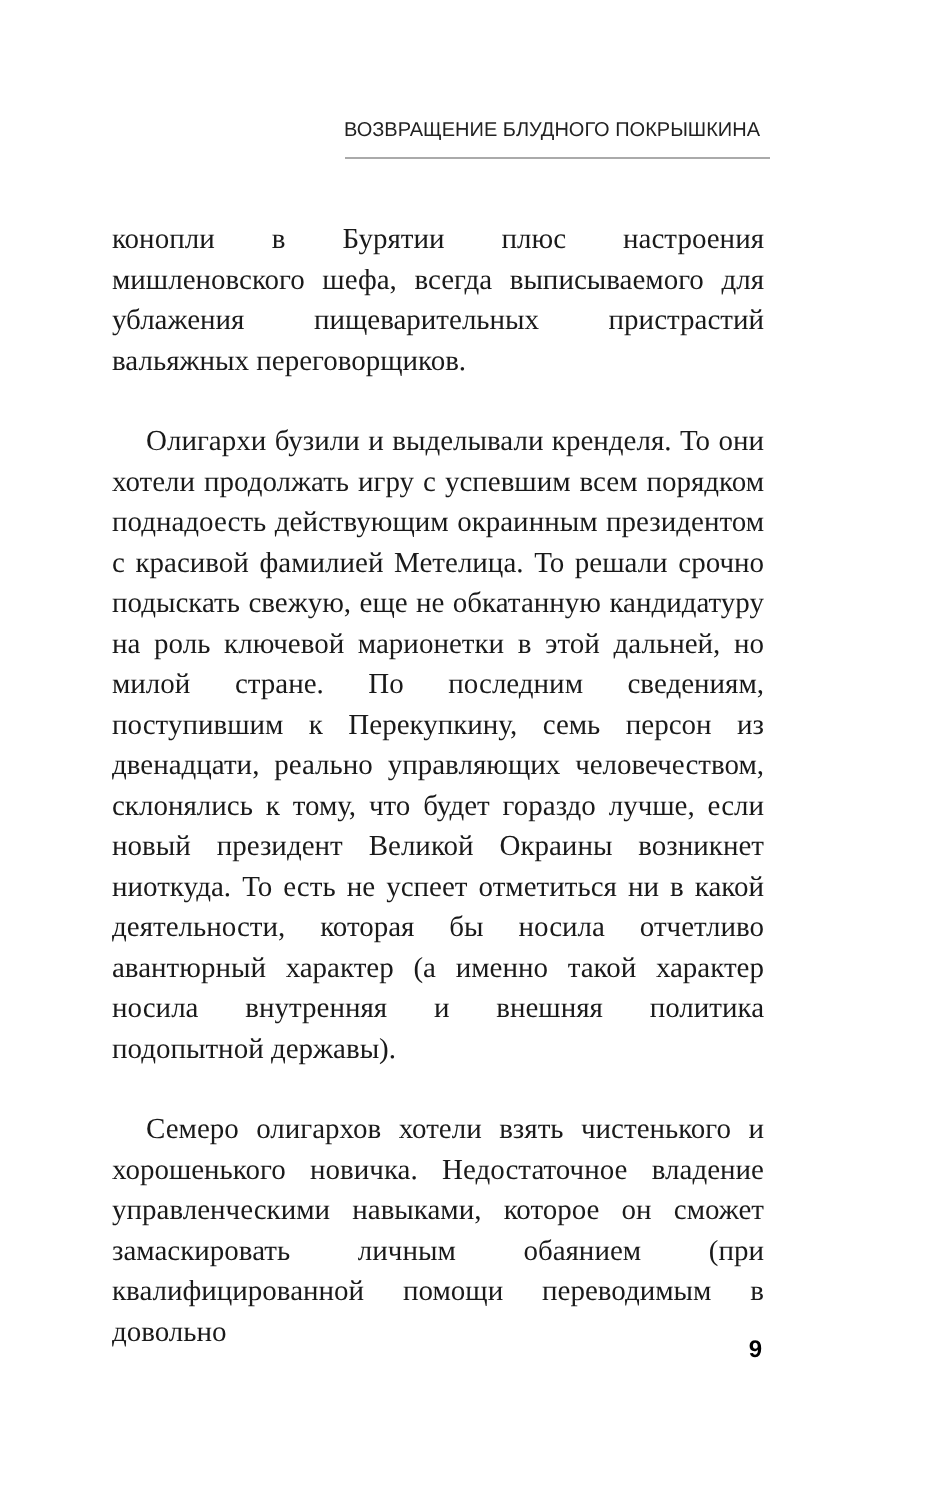ВОЗВРАЩЕНИЕ БЛУДНОГО ПОКРЫШКИНА
конопли в Бурятии плюс настроения мишленовского шефа, всегда выписываемого для ублажения пищеварительных пристрастий вальяжных переговорщиков.
Олигархи бузили и выделывали кренделя. То они хотели продолжать игру с успевшим всем порядком поднадоесть действующим окраинным президентом с красивой фамилией Метелица. То решали срочно подыскать свежую, еще не обкатанную кандидатуру на роль ключевой марионетки в этой дальней, но милой стране. По последним сведениям, поступившим к Перекупкину, семь персон из двенадцати, реально управляющих человечеством, склонялись к тому, что будет гораздо лучше, если новый президент Великой Окраины возникнет ниоткуда. То есть не успеет отметиться ни в какой деятельности, которая бы носила отчетливо авантюрный характер (а именно такой характер носила внутренняя и внешняя политика подопытной державы).
Семеро олигархов хотели взять чистенького и хорошенького новичка. Недостаточное владение управленческими навыками, которое он сможет замаскировать личным обаянием (при квалифицированной помощи переводимым в довольно
9